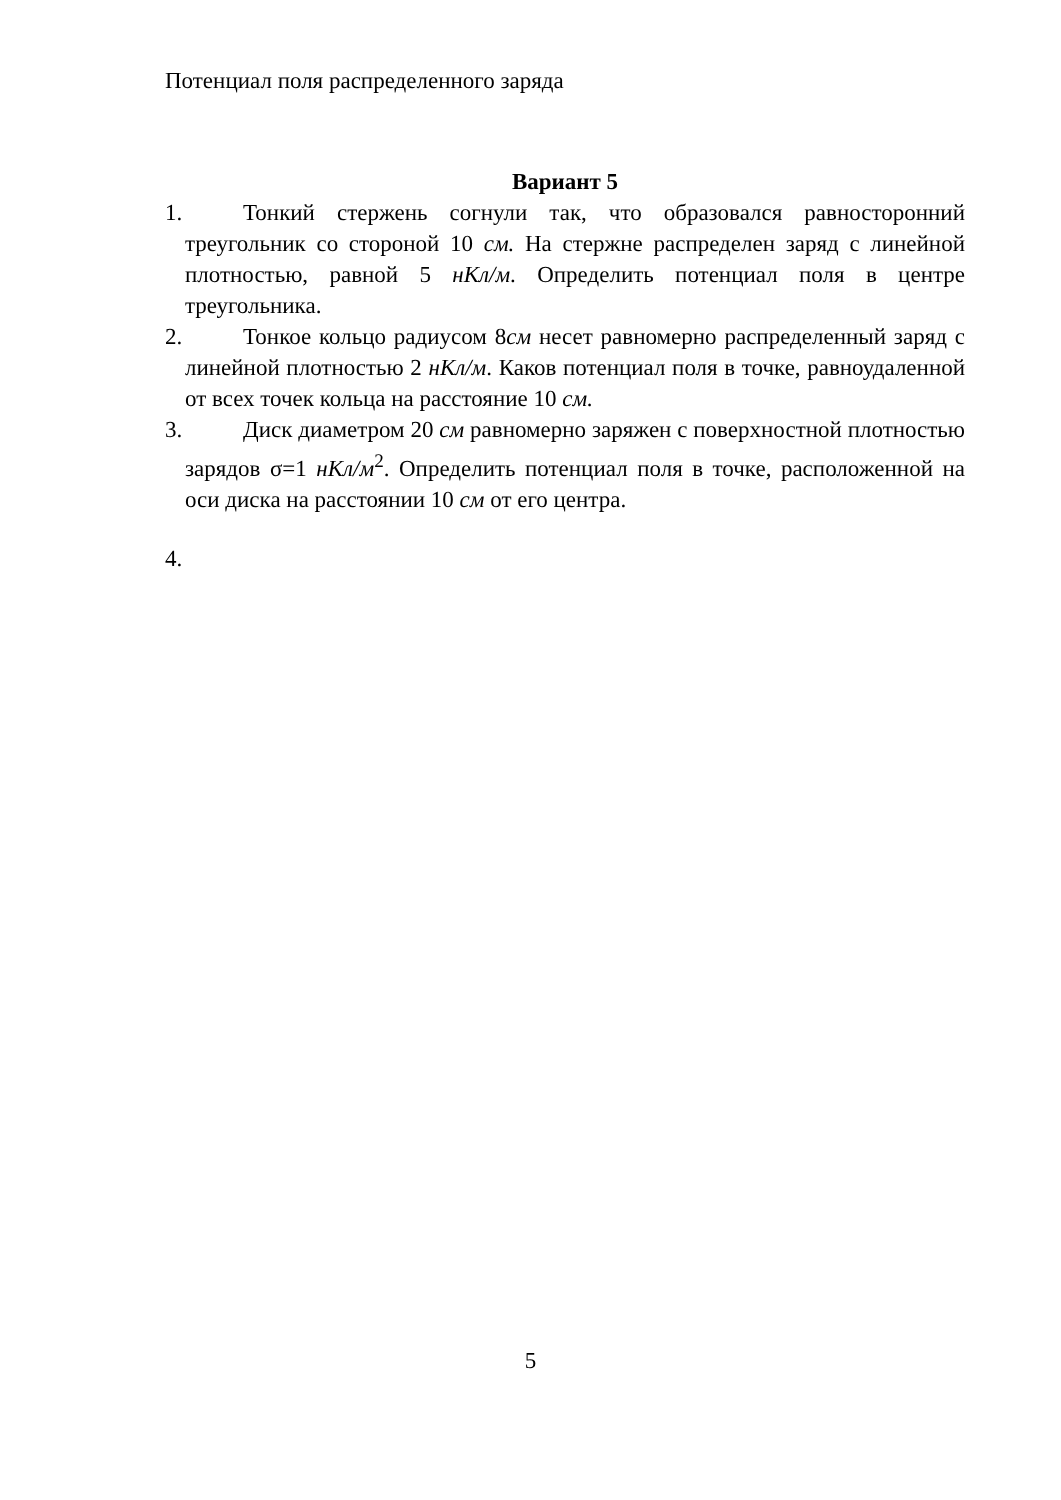Потенциал поля распределенного заряда
Вариант 5
1. Тонкий стержень согнули так, что образовался равносторонний треугольник со стороной 10 см. На стержне распределен заряд с линейной плотностью, равной 5 нКл/м. Определить потенциал поля в центре треугольника.
2. Тонкое кольцо радиусом 8см несет равномерно распределенный заряд с линейной плотностью 2 нКл/м. Каков потенциал поля в точке, равноудаленной от всех точек кольца на расстояние 10 см.
3. Диск диаметром 20 см равномерно заряжен с поверхностной плотностью зарядов σ=1 нКл/м<sup>2</sup>. Определить потенциал поля в точке, расположенной на оси диска на расстоянии 10 см от его центра.
4.
5